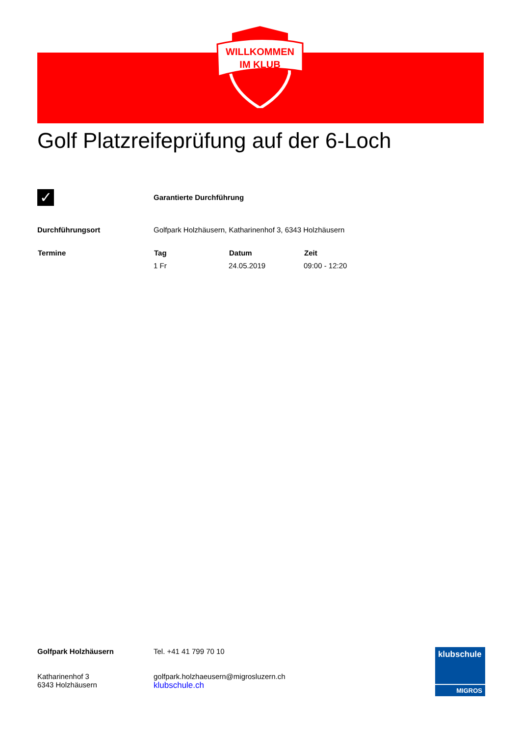WILLKOMMEN
IM KLUB
Golf Platzreifeprüfung auf der 6-Loch
| ✓ | Garantierte Durchführung | | |
| Durchführungsort | Golfpark Holzhäusern, Katharinenhof 3, 6343 Holzhäusern | | |
| Termine | Tag | Datum | Zeit |
| | 1 Fr | 24.05.2019 | 09:00 - 12:20 |
| Golfpark Holzhäusern Katharinenhof 3 6343 Holzhäusern | Tel. +41 41 799 70 10 golfpark.holzhaeusern@migrosluzern.ch klubschule.ch |
klubschule
MIGROS